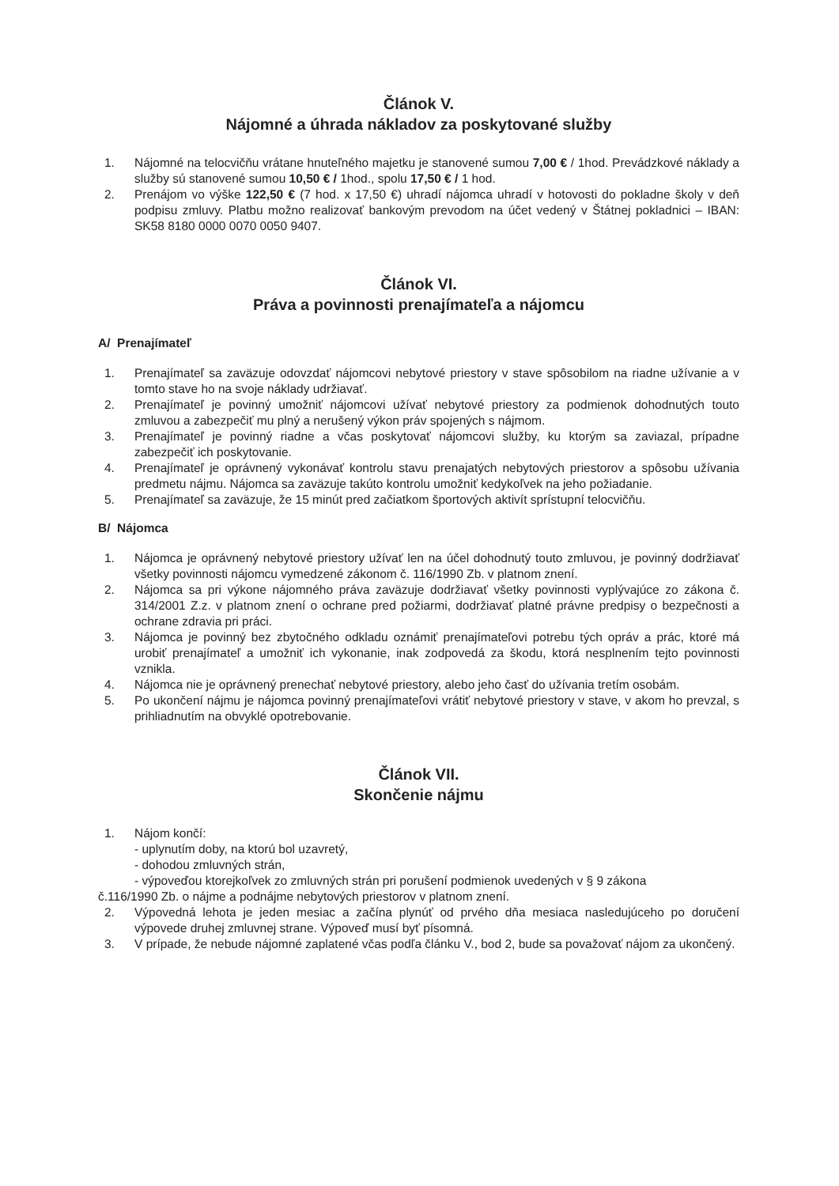Článok V.
Nájomné a úhrada nákladov za poskytované služby
1. Nájomné na telocvičňu vrátane hnuteľného majetku je stanovené sumou 7,00 € / 1hod. Prevádzkové náklady a služby sú stanovené sumou 10,50 € / 1hod., spolu 17,50 € / 1 hod.
2. Prenájom vo výške 122,50 € (7 hod. x 17,50 €) uhradí nájomca uhradí v hotovosti do pokladne školy v deň podpisu zmluvy. Platbu možno realizovať bankovým prevodom na účet vedený v Štátnej pokladnici – IBAN: SK58 8180 0000 0070 0050 9407.
Článok VI.
Práva a povinnosti prenajímateľa a nájomcu
A/ Prenajímateľ
1. Prenajímateľ sa zaväzuje odovzdať nájomcovi nebytové priestory v stave spôsobilom na riadne užívanie a v tomto stave ho na svoje náklady udržiavať.
2. Prenajímateľ je povinný umožniť nájomcovi užívať nebytové priestory za podmienok dohodnutých touto zmluvou a zabezpečiť mu plný a nerušený výkon práv spojených s nájmom.
3. Prenajímateľ je povinný riadne a včas poskytovať nájomcovi služby, ku ktorým sa zaviazal, prípadne zabezpečiť ich poskytovanie.
4. Prenajímateľ je oprávnený vykonávať kontrolu stavu prenajatých nebytových priestorov a spôsobu užívania predmetu nájmu. Nájomca sa zaväzuje takúto kontrolu umožniť kedykoľvek na jeho požiadanie.
5. Prenajímateľ sa zaväzuje, že 15 minút pred začiatkom športových aktivít sprístupní telocvičňu.
B/ Nájomca
1. Nájomca je oprávnený nebytové priestory užívať len na účel dohodnutý touto zmluvou, je povinný dodržiavať všetky povinnosti nájomcu vymedzené zákonom č. 116/1990 Zb. v platnom znení.
2. Nájomca sa pri výkone nájomného práva zaväzuje dodržiavať všetky povinnosti vyplývajúce zo zákona č. 314/2001 Z.z. v platnom znení o ochrane pred požiarmi, dodržiavať platné právne predpisy o bezpečnosti a ochrane zdravia pri práci.
3. Nájomca je povinný bez zbytočného odkladu oznámiť prenajímateľovi potrebu tých opráv a prác, ktoré má urobiť prenajímateľ a umožniť ich vykonanie, inak zodpovedá za škodu, ktorá nesplnením tejto povinnosti vznikla.
4. Nájomca nie je oprávnený prenechať nebytové priestory, alebo jeho časť do užívania tretím osobám.
5. Po ukončení nájmu je nájomca povinný prenajímateľovi vrátiť nebytové priestory v stave, v akom ho prevzal, s prihliadnutím na obvyklé opotrebovanie.
Článok VII.
Skončenie nájmu
1. Nájom končí:
- uplynutím doby, na ktorú bol uzavretý,
- dohodou zmluvných strán,
- výpoveďou ktorejkoľvek zo zmluvných strán pri porušení podmienok uvedených v § 9 zákona
č.116/1990 Zb. o nájme a podnájme nebytových priestorov v platnom znení.
2. Výpovedná lehota je jeden mesiac a začína plynúť od prvého dňa mesiaca nasledujúceho po doručení výpovede druhej zmluvnej strane. Výpoveď musí byť písomná.
3. V prípade, že nebude nájomné zaplatené včas podľa článku V., bod 2, bude sa považovať nájom za ukončený.